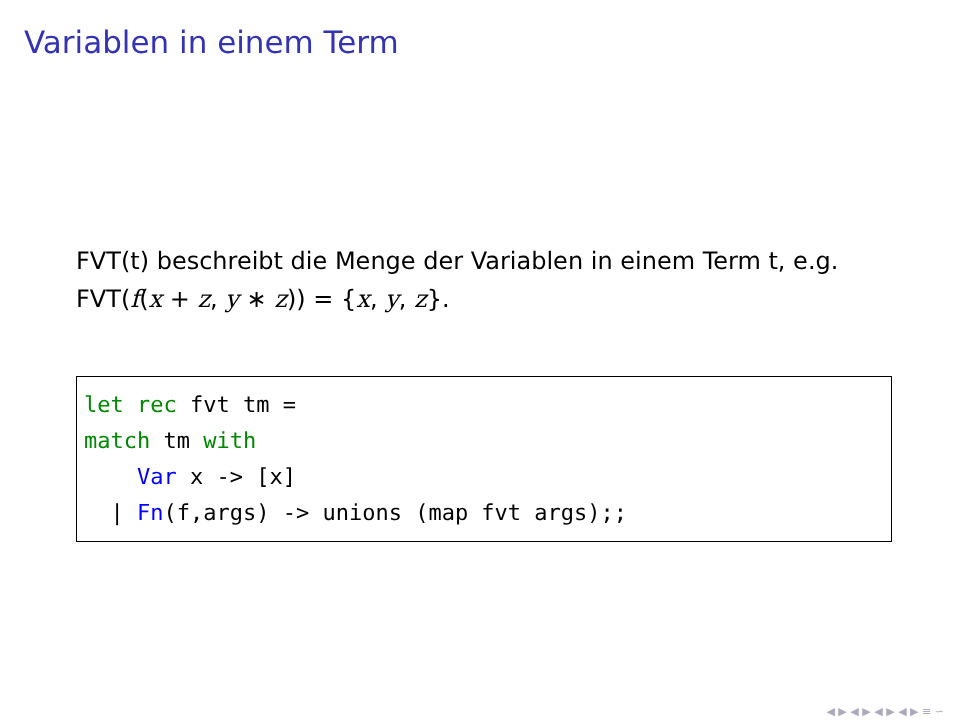Variablen in einem Term
FVT(t) beschreibt die Menge der Variablen in einem Term t, e.g.
FVT(f(x + z, y ∗ z)) = {x, y, z}.
let rec fvt tm =
match tm with
    Var x -> [x]
  | Fn(f,args) -> unions (map fvt args);;
◀ ▶ ◀ ▶ ◀ ▶ ◀ ▶ ≡ ∽